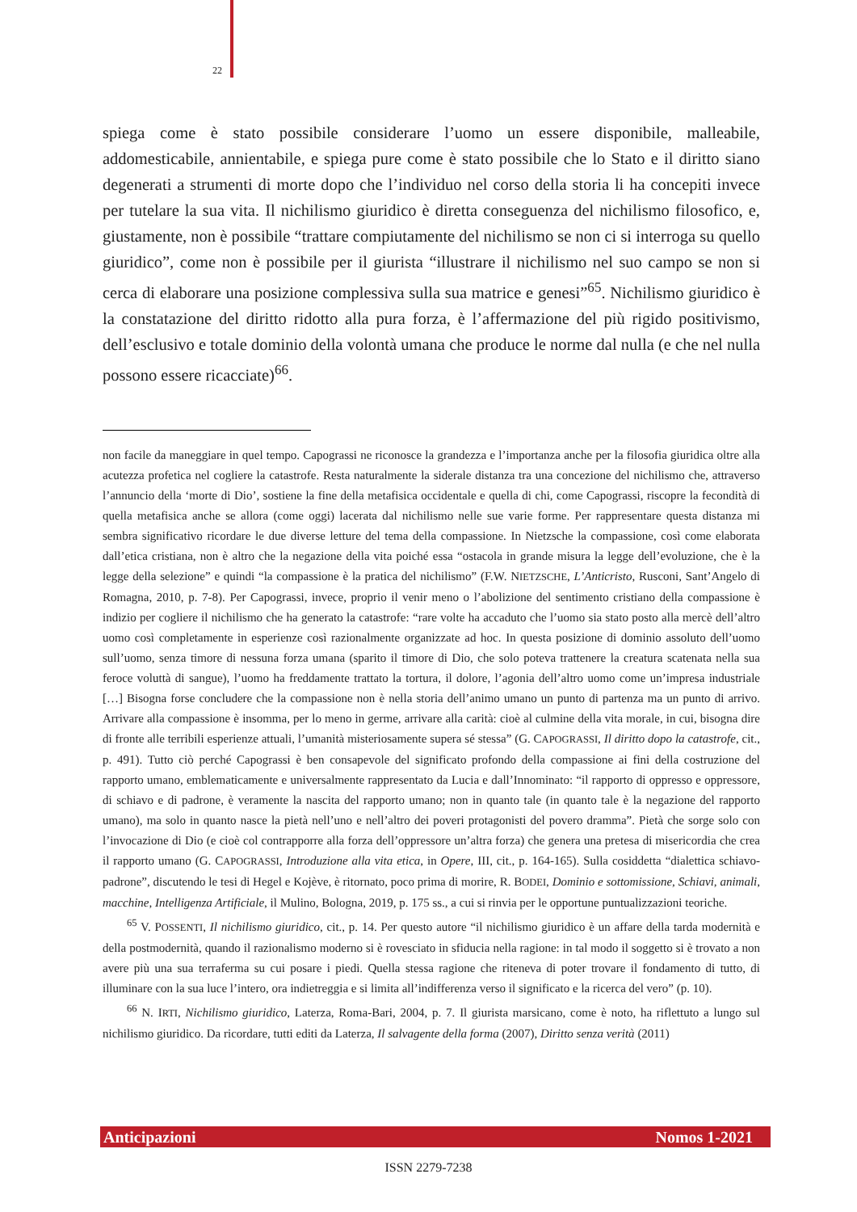22
spiega come è stato possibile considerare l’uomo un essere disponibile, malleabile, addomesticabile, annientabile, e spiega pure come è stato possibile che lo Stato e il diritto siano degenerati a strumenti di morte dopo che l’individuo nel corso della storia li ha concepiti invece per tutelare la sua vita. Il nichilismo giuridico è diretta conseguenza del nichilismo filosofico, e, giustamente, non è possibile “trattare compiutamente del nichilismo se non ci si interroga su quello giuridico”, come non è possibile per il giurista “illustrare il nichilismo nel suo campo se non si cerca di elaborare una posizione complessiva sulla sua matrice e genesi”<sup>65</sup>. Nichilismo giuridico è la constatazione del diritto ridotto alla pura forza, è l’affermazione del più rigido positivismo, dell’esclusivo e totale dominio della volontà umana che produce le norme dal nulla (e che nel nulla possono essere ricacciate)<sup>66</sup>.
non facile da maneggiare in quel tempo. Capograssi ne riconosce la grandezza e l’importanza anche per la filosofia giuridica oltre alla acutezza profetica nel cogliere la catastrofe. Resta naturalmente la siderale distanza tra una concezione del nichilismo che, attraverso l’annuncio della ‘morte di Dio’, sostiene la fine della metafisica occidentale e quella di chi, come Capograssi, riscopre la fecondità di quella metafisica anche se allora (come oggi) lacerata dal nichilismo nelle sue varie forme. Per rappresentare questa distanza mi sembra significativo ricordare le due diverse letture del tema della compassione. In Nietzsche la compassione, così come elaborata dall’etica cristiana, non è altro che la negazione della vita poiché essa “ostacola in grande misura la legge dell’evoluzione, che è la legge della selezione” e quindi “la compassione è la pratica del nichilismo” (F.W. NIETZSCHE, L’Anticristo, Rusconi, Sant’Angelo di Romagna, 2010, p. 7-8). Per Capograssi, invece, proprio il venir meno o l’abolizione del sentimento cristiano della compassione è indizio per cogliere il nichilismo che ha generato la catastrofe: “rare volte ha accaduto che l’uomo sia stato posto alla mercè dell’altro uomo così completamente in esperienze così razionalmente organizzate ad hoc. In questa posizione di dominio assoluto dell’uomo sull’uomo, senza timore di nessuna forza umana (sparito il timore di Dio, che solo poteva trattenere la creatura scatenata nella sua feroce voluttà di sangue), l’uomo ha freddamente trattato la tortura, il dolore, l’agonia dell’altro uomo come un’impresa industriale […] Bisogna forse concludere che la compassione non è nella storia dell’animo umano un punto di partenza ma un punto di arrivo. Arrivare alla compassione è insomma, per lo meno in germe, arrivare alla carità: cioè al culmine della vita morale, in cui, bisogna dire di fronte alle terribili esperienze attuali, l’umanità misteriosamente supera sé stessa” (G. CAPOGRASSI, Il diritto dopo la catastrofe, cit., p. 491). Tutto ciò perché Capograssi è ben consapevole del significato profondo della compassione ai fini della costruzione del rapporto umano, emblematicamente e universalmente rappresentato da Lucia e dall’Innominato: “il rapporto di oppresso e oppressore, di schiavo e di padrone, è veramente la nascita del rapporto umano; non in quanto tale (in quanto tale è la negazione del rapporto umano), ma solo in quanto nasce la pietà nell’uno e nell’altro dei poveri protagonisti del povero dramma”. Pietà che sorge solo con l’invocazione di Dio (e cioè col contrapporre alla forza dell’oppressore un’altra forza) che genera una pretesa di misericordia che crea il rapporto umano (G. CAPOGRASSI, Introduzione alla vita etica, in Opere, III, cit., p. 164-165). Sulla cosiddetta “dialettica schiavo-padrone”, discutendo le tesi di Hegel e Kojève, è ritornato, poco prima di morire, R. BODEI, Dominio e sottomissione, Schiavi, animali, macchine, Intelligenza Artificiale, il Mulino, Bologna, 2019, p. 175 ss., a cui si rinvia per le opportune puntualizzazioni teoriche.
<sup>65</sup> V. POSSENTI, Il nichilismo giuridico, cit., p. 14. Per questo autore “il nichilismo giuridico è un affare della tarda modernità e della postmodernità, quando il razionalismo moderno si è rovesciato in sfiducia nella ragione: in tal modo il soggetto si è trovato a non avere più una sua terraferma su cui posare i piedi. Quella stessa ragione che riteneva di poter trovare il fondamento di tutto, di illuminare con la sua luce l’intero, ora indietreggia e si limita all’indifferenza verso il significato e la ricerca del vero” (p. 10).
<sup>66</sup> N. IRTI, Nichilismo giuridico, Laterza, Roma-Bari, 2004, p. 7. Il giurista marsicano, come è noto, ha riflettuto a lungo sul nichilismo giuridico. Da ricordare, tutti editi da Laterza, Il salvagente della forma (2007), Diritto senza verità (2011)
Anticipazioni Nomos 1-2021
ISSN 2279-7238